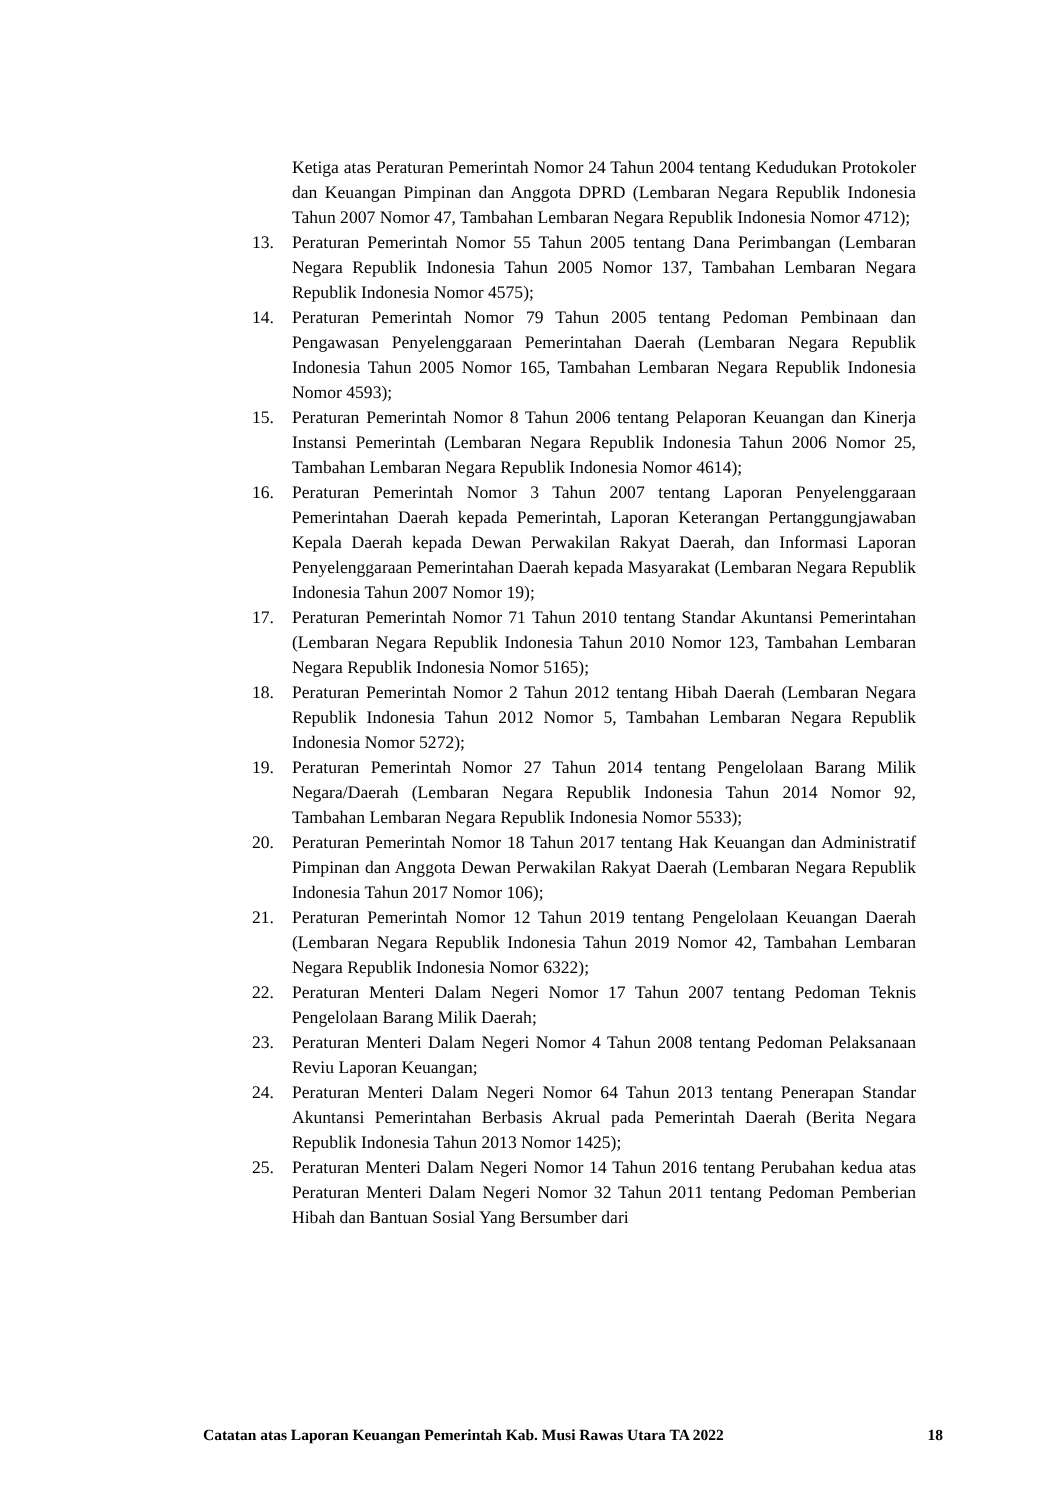Ketiga atas Peraturan Pemerintah Nomor 24 Tahun 2004 tentang Kedudukan Protokoler dan Keuangan Pimpinan dan Anggota DPRD (Lembaran Negara Republik Indonesia Tahun 2007 Nomor 47, Tambahan Lembaran Negara Republik Indonesia Nomor 4712);
13. Peraturan Pemerintah Nomor 55 Tahun 2005 tentang Dana Perimbangan (Lembaran Negara Republik Indonesia Tahun 2005 Nomor 137, Tambahan Lembaran Negara Republik Indonesia Nomor 4575);
14. Peraturan Pemerintah Nomor 79 Tahun 2005 tentang Pedoman Pembinaan dan Pengawasan Penyelenggaraan Pemerintahan Daerah (Lembaran Negara Republik Indonesia Tahun 2005 Nomor 165, Tambahan Lembaran Negara Republik Indonesia Nomor 4593);
15. Peraturan Pemerintah Nomor 8 Tahun 2006 tentang Pelaporan Keuangan dan Kinerja Instansi Pemerintah (Lembaran Negara Republik Indonesia Tahun 2006 Nomor 25, Tambahan Lembaran Negara Republik Indonesia Nomor 4614);
16. Peraturan Pemerintah Nomor 3 Tahun 2007 tentang Laporan Penyelenggaraan Pemerintahan Daerah kepada Pemerintah, Laporan Keterangan Pertanggungjawaban Kepala Daerah kepada Dewan Perwakilan Rakyat Daerah, dan Informasi Laporan Penyelenggaraan Pemerintahan Daerah kepada Masyarakat (Lembaran Negara Republik Indonesia Tahun 2007 Nomor 19);
17. Peraturan Pemerintah Nomor 71 Tahun 2010 tentang Standar Akuntansi Pemerintahan (Lembaran Negara Republik Indonesia Tahun 2010 Nomor 123, Tambahan Lembaran Negara Republik Indonesia Nomor 5165);
18. Peraturan Pemerintah Nomor 2 Tahun 2012 tentang Hibah Daerah (Lembaran Negara Republik Indonesia Tahun 2012 Nomor 5, Tambahan Lembaran Negara Republik Indonesia Nomor 5272);
19. Peraturan Pemerintah Nomor 27 Tahun 2014 tentang Pengelolaan Barang Milik Negara/Daerah (Lembaran Negara Republik Indonesia Tahun 2014 Nomor 92, Tambahan Lembaran Negara Republik Indonesia Nomor 5533);
20. Peraturan Pemerintah Nomor 18 Tahun 2017 tentang Hak Keuangan dan Administratif Pimpinan dan Anggota Dewan Perwakilan Rakyat Daerah (Lembaran Negara Republik Indonesia Tahun 2017 Nomor 106);
21. Peraturan Pemerintah Nomor 12 Tahun 2019 tentang Pengelolaan Keuangan Daerah (Lembaran Negara Republik Indonesia Tahun 2019 Nomor 42, Tambahan Lembaran Negara Republik Indonesia Nomor 6322);
22. Peraturan Menteri Dalam Negeri Nomor 17 Tahun 2007 tentang Pedoman Teknis Pengelolaan Barang Milik Daerah;
23. Peraturan Menteri Dalam Negeri Nomor 4 Tahun 2008 tentang Pedoman Pelaksanaan Reviu Laporan Keuangan;
24. Peraturan Menteri Dalam Negeri Nomor 64 Tahun 2013 tentang Penerapan Standar Akuntansi Pemerintahan Berbasis Akrual pada Pemerintah Daerah (Berita Negara Republik Indonesia Tahun 2013 Nomor 1425);
25. Peraturan Menteri Dalam Negeri Nomor 14 Tahun 2016 tentang Perubahan kedua atas Peraturan Menteri Dalam Negeri Nomor 32 Tahun 2011 tentang Pedoman Pemberian Hibah dan Bantuan Sosial Yang Bersumber dari
Catatan atas Laporan Keuangan Pemerintah Kab. Musi Rawas Utara TA 2022 18